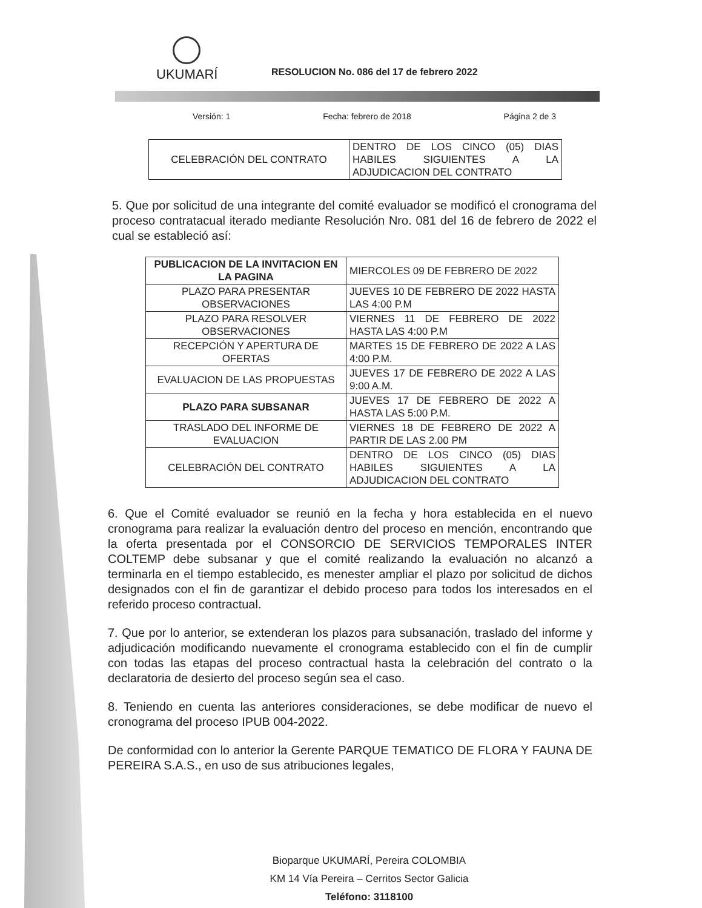UKUMARÍ
RESOLUCION No. 086 del 17 de febrero 2022
Versión: 1 Fecha: febrero de 2018 Página 2 de 3
| CELEBRACIÓN DEL CONTRATO | DENTRO DE LOS CINCO (05) DIAS HABILES SIGUIENTES A LA ADJUDICACION DEL CONTRATO |
5. Que por solicitud de una integrante del comité evaluador se modificó el cronograma del proceso contratacual iterado mediante Resolución Nro. 081 del 16 de febrero de 2022 el cual se estableció así:
| PUBLICACION DE LA INVITACION EN LA PAGINA | MIERCOLES 09 DE FEBRERO DE 2022 |
| PLAZO PARA PRESENTAR OBSERVACIONES | JUEVES 10 DE FEBRERO DE 2022 HASTA LAS 4:00 P.M |
| PLAZO PARA RESOLVER OBSERVACIONES | VIERNES 11 DE FEBRERO DE 2022 HASTA LAS 4:00 P.M |
| RECEPCIÓN Y APERTURA DE OFERTAS | MARTES 15 DE FEBRERO DE 2022 A LAS 4:00 P.M. |
| EVALUACION DE LAS PROPUESTAS | JUEVES 17 DE FEBRERO DE 2022 A LAS 9:00 A.M. |
| PLAZO PARA SUBSANAR | JUEVES 17 DE FEBRERO DE 2022 A HASTA LAS 5:00 P.M. |
| TRASLADO DEL INFORME DE EVALUACION | VIERNES 18 DE FEBRERO DE 2022 A PARTIR DE LAS 2.00 PM |
| CELEBRACIÓN DEL CONTRATO | DENTRO DE LOS CINCO (05) DIAS HABILES SIGUIENTES A LA ADJUDICACION DEL CONTRATO |
6. Que el Comité evaluador se reunió en la fecha y hora establecida en el nuevo cronograma para realizar la evaluación dentro del proceso en mención, encontrando que la oferta presentada por el CONSORCIO DE SERVICIOS TEMPORALES INTER COLTEMP debe subsanar y que el comité realizando la evaluación no alcanzó a terminarla en el tiempo establecido, es menester ampliar el plazo por solicitud de dichos designados con el fin de garantizar el debido proceso para todos los interesados en el referido proceso contractual.
7. Que por lo anterior, se extenderan los plazos para subsanación, traslado del informe y adjudicación modificando nuevamente el cronograma establecido con el fin de cumplir con todas las etapas del proceso contractual hasta la celebración del contrato o la declaratoria de desierto del proceso según sea el caso.
8. Teniendo en cuenta las anteriores consideraciones, se debe modificar de nuevo el cronograma del proceso IPUB 004-2022.
De conformidad con lo anterior la Gerente PARQUE TEMATICO DE FLORA Y FAUNA DE PEREIRA S.A.S., en uso de sus atribuciones legales,
Bioparque UKUMARÍ, Pereira COLOMBIA
KM 14 Vía Pereira – Cerritos Sector Galicia
Teléfono: 3118100